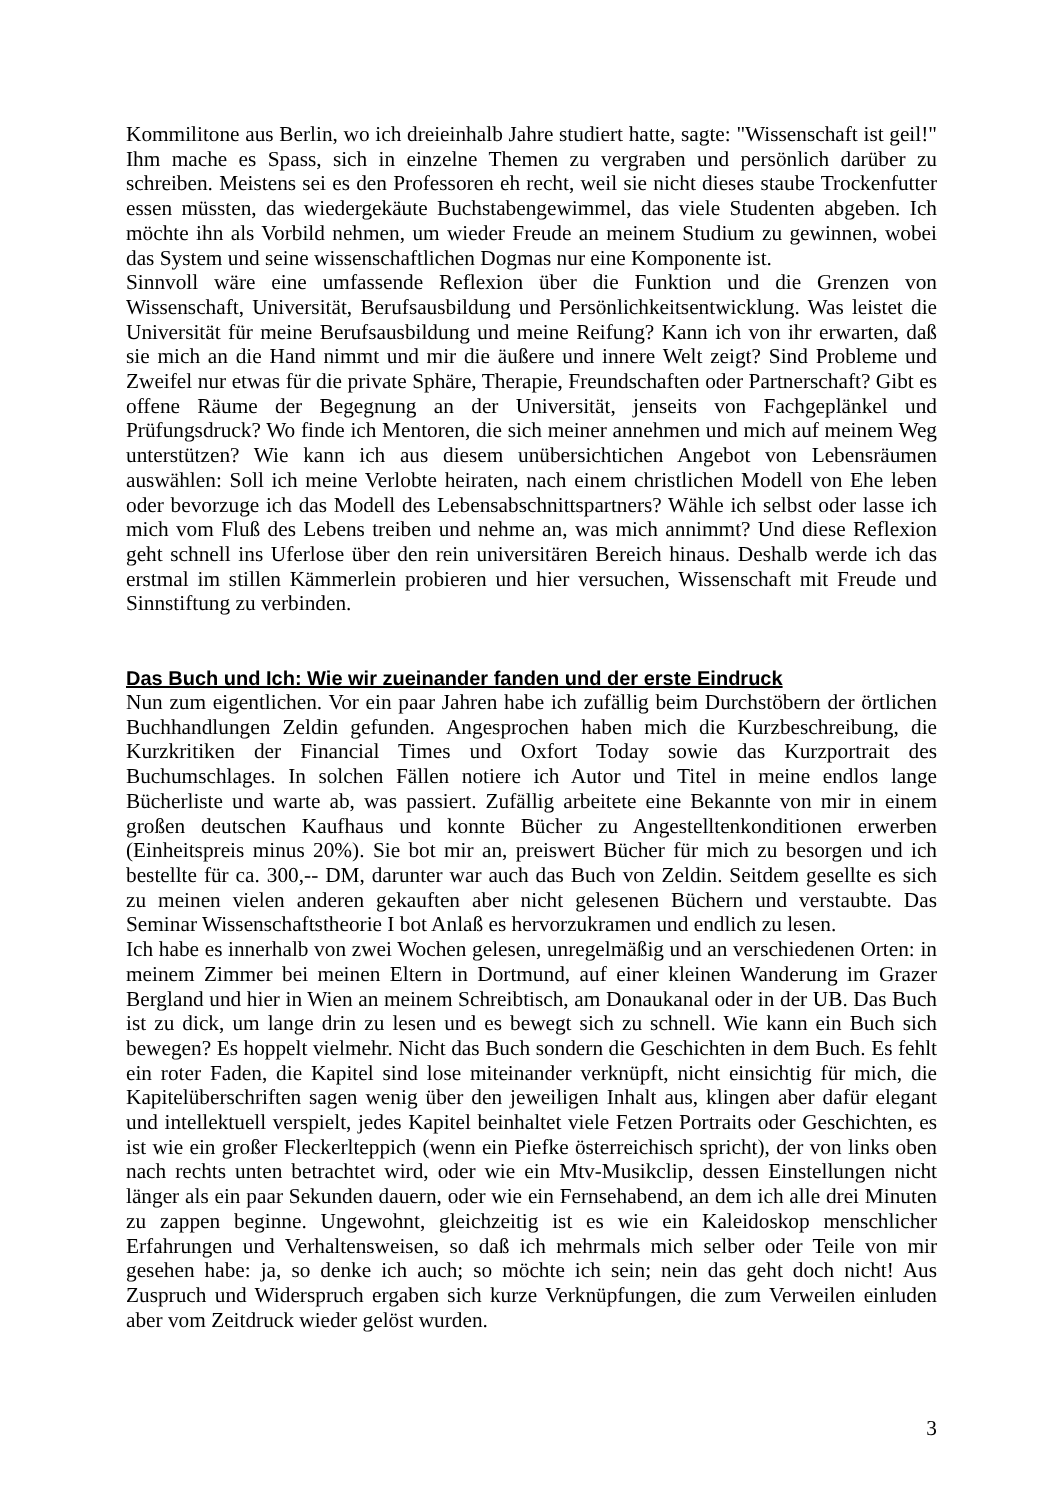Kommilitone aus Berlin, wo ich dreieinhalb Jahre studiert hatte, sagte: "Wissenschaft ist geil!" Ihm mache es Spass, sich in einzelne Themen zu vergraben und persönlich darüber zu schreiben. Meistens sei es den Professoren eh recht, weil sie nicht dieses staube Trockenfutter essen müssten, das wiedergekäute Buchstabengewimmel, das viele Studenten abgeben. Ich möchte ihn als Vorbild nehmen, um wieder Freude an meinem Studium zu gewinnen, wobei das System und seine wissenschaftlichen Dogmas nur eine Komponente ist.
Sinnvoll wäre eine umfassende Reflexion über die Funktion und die Grenzen von Wissenschaft, Universität, Berufsausbildung und Persönlichkeitsentwicklung. Was leistet die Universität für meine Berufsausbildung und meine Reifung? Kann ich von ihr erwarten, daß sie mich an die Hand nimmt und mir die äußere und innere Welt zeigt? Sind Probleme und Zweifel nur etwas für die private Sphäre, Therapie, Freundschaften oder Partnerschaft? Gibt es offene Räume der Begegnung an der Universität, jenseits von Fachgeplänkel und Prüfungsdruck? Wo finde ich Mentoren, die sich meiner annehmen und mich auf meinem Weg unterstützen? Wie kann ich aus diesem unübersichtichen Angebot von Lebensräumen auswählen: Soll ich meine Verlobte heiraten, nach einem christlichen Modell von Ehe leben oder bevorzuge ich das Modell des Lebensabschnittspartners? Wähle ich selbst oder lasse ich mich vom Fluß des Lebens treiben und nehme an, was mich annimmt? Und diese Reflexion geht schnell ins Uferlose über den rein universitären Bereich hinaus. Deshalb werde ich das erstmal im stillen Kämmerlein probieren und hier versuchen, Wissenschaft mit Freude und Sinnstiftung zu verbinden.
Das Buch und Ich: Wie wir zueinander fanden und der erste Eindruck
Nun zum eigentlichen. Vor ein paar Jahren habe ich zufällig beim Durchstöbern der örtlichen Buchhandlungen Zeldin gefunden. Angesprochen haben mich die Kurzbeschreibung, die Kurzkritiken der Financial Times und Oxfort Today sowie das Kurzportrait des Buchumschlages. In solchen Fällen notiere ich Autor und Titel in meine endlos lange Bücherliste und warte ab, was passiert. Zufällig arbeitete eine Bekannte von mir in einem großen deutschen Kaufhaus und konnte Bücher zu Angestelltenkonditionen erwerben (Einheitspreis minus 20%). Sie bot mir an, preiswert Bücher für mich zu besorgen und ich bestellte für ca. 300,-- DM, darunter war auch das Buch von Zeldin. Seitdem gesellte es sich zu meinen vielen anderen gekauften aber nicht gelesenen Büchern und verstaubte. Das Seminar Wissenschaftstheorie I bot Anlaß es hervorzukramen und endlich zu lesen.
Ich habe es innerhalb von zwei Wochen gelesen, unregelmäßig und an verschiedenen Orten: in meinem Zimmer bei meinen Eltern in Dortmund, auf einer kleinen Wanderung im Grazer Bergland und hier in Wien an meinem Schreibtisch, am Donaukanal oder in der UB. Das Buch ist zu dick, um lange drin zu lesen und es bewegt sich zu schnell. Wie kann ein Buch sich bewegen? Es hoppelt vielmehr. Nicht das Buch sondern die Geschichten in dem Buch. Es fehlt ein roter Faden, die Kapitel sind lose miteinander verknüpft, nicht einsichtig für mich, die Kapitelüberschriften sagen wenig über den jeweiligen Inhalt aus, klingen aber dafür elegant und intellektuell verspielt, jedes Kapitel beinhaltet viele Fetzen Portraits oder Geschichten, es ist wie ein großer Fleckerlteppich (wenn ein Piefke österreichisch spricht), der von links oben nach rechts unten betrachtet wird, oder wie ein Mtv-Musikclip, dessen Einstellungen nicht länger als ein paar Sekunden dauern, oder wie ein Fernsehabend, an dem ich alle drei Minuten zu zappen beginne. Ungewohnt, gleichzeitig ist es wie ein Kaleidoskop menschlicher Erfahrungen und Verhaltensweisen, so daß ich mehrmals mich selber oder Teile von mir gesehen habe: ja, so denke ich auch; so möchte ich sein; nein das geht doch nicht! Aus Zuspruch und Widerspruch ergaben sich kurze Verknüpfungen, die zum Verweilen einluden aber vom Zeitdruck wieder gelöst wurden.
3